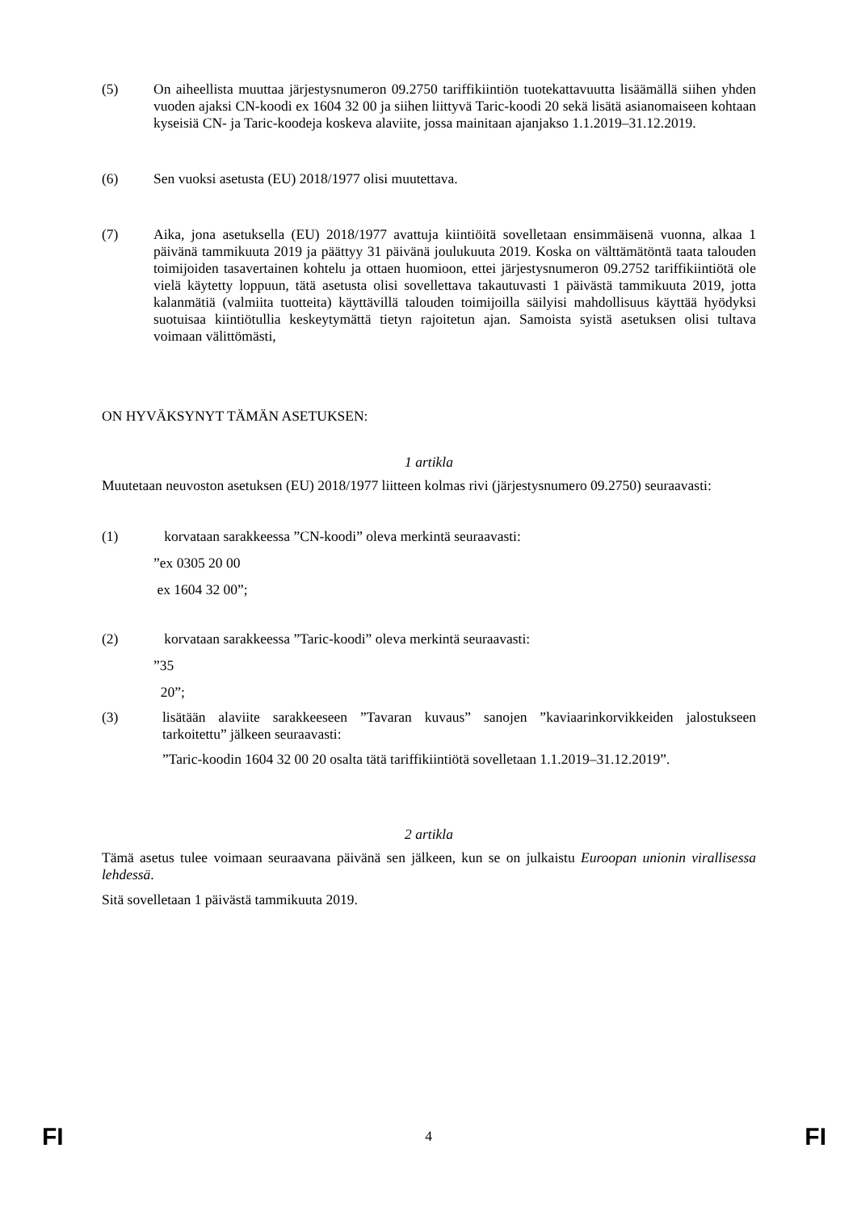(5) On aiheellista muuttaa järjestysnumeron 09.2750 tariffikiintiön tuotekattavuutta lisäämällä siihen yhden vuoden ajaksi CN-koodi ex 1604 32 00 ja siihen liittyvä Taric-koodi 20 sekä lisätä asianomaiseen kohtaan kyseisiä CN- ja Taric-koodeja koskeva alaviite, jossa mainitaan ajanjakso 1.1.2019–31.12.2019.
(6) Sen vuoksi asetusta (EU) 2018/1977 olisi muutettava.
(7) Aika, jona asetuksella (EU) 2018/1977 avattuja kiintiöitä sovelletaan ensimmäisenä vuonna, alkaa 1 päivänä tammikuuta 2019 ja päättyy 31 päivänä joulukuuta 2019. Koska on välttämätöntä taata talouden toimijoiden tasavertainen kohtelu ja ottaen huomioon, ettei järjestysnumeron 09.2752 tariffikiintiötä ole vielä käytetty loppuun, tätä asetusta olisi sovellettava takautuvasti 1 päivästä tammikuuta 2019, jotta kalanmätiä (valmiita tuotteita) käyttävillä talouden toimijoilla säilyisi mahdollisuus käyttää hyödyksi suotuisaa kiintiötullia keskeytymättä tietyn rajoitetun ajan. Samoista syistä asetuksen olisi tultava voimaan välittömästi,
ON HYVÄKSYNYT TÄMÄN ASETUKSEN:
1 artikla
Muutetaan neuvoston asetuksen (EU) 2018/1977 liitteen kolmas rivi (järjestysnumero 09.2750) seuraavasti:
(1) korvataan sarakkeessa ”CN-koodi” oleva merkintä seuraavasti:
”ex 0305 20 00
ex 1604 32 00”;
(2) korvataan sarakkeessa ”Taric-koodi” oleva merkintä seuraavasti:
”35
20”;
(3) lisätään alaviite sarakkeeseen ”Tavaran kuvaus” sanojen ”kaviaarinkorvikkeiden jalostukseen tarkoitettu” jälkeen seuraavasti:
”Taric-koodin 1604 32 00 20 osalta tätä tariffikiintiötä sovelletaan 1.1.2019–31.12.2019”.
2 artikla
Tämä asetus tulee voimaan seuraavana päivänä sen jälkeen, kun se on julkaistu Euroopan unionin virallisessa lehdessä.
Sitä sovelletaan 1 päivästä tammikuuta 2019.
FI 4 FI